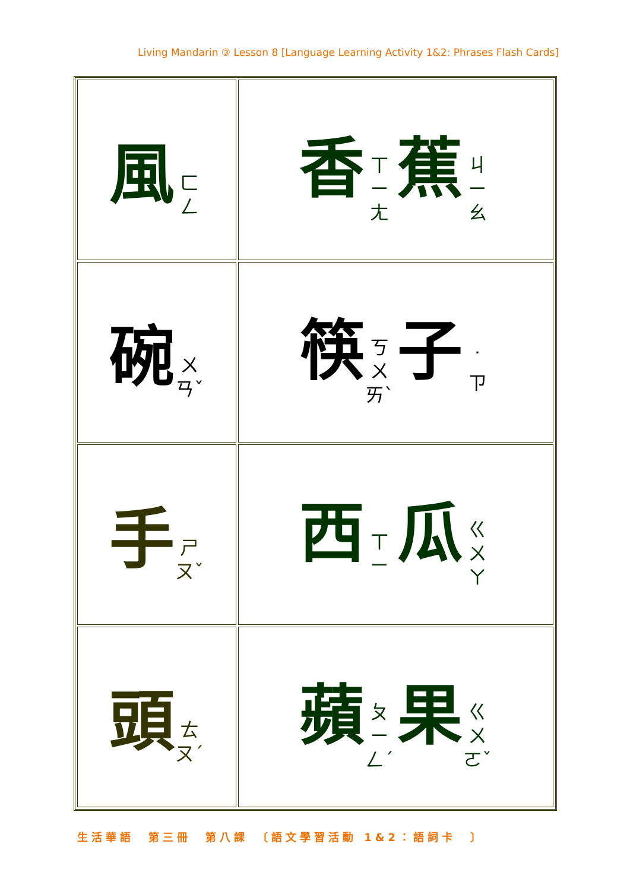Living Mandarin ③ Lesson 8 [Language Learning Activity 1&2: Phrases Flash Cards]
| 風 ㄈ ㄥ | 香 ㄒ ㄧ ㄤ 蕉 ㄐ ㄧ ㄠ |
| 碗 ㄨ ㄢˇ | 筷 ㄎ ㄨ ㄞˋ 子 ˙ ㄗ |
| 手 ㄕ ㄡˇ | 西 ㄒ ㄧ 瓜 ㄍ ㄨ ㄚ |
| 頭 ㄊ ㄡˊ | 蘋 ㄆ ㄧ ㄥˊ 果 ㄍ ㄨ ㄛˇ |
生活華語　第三冊　第八課　〔語文學習活動 1&2：語詞卡　〕